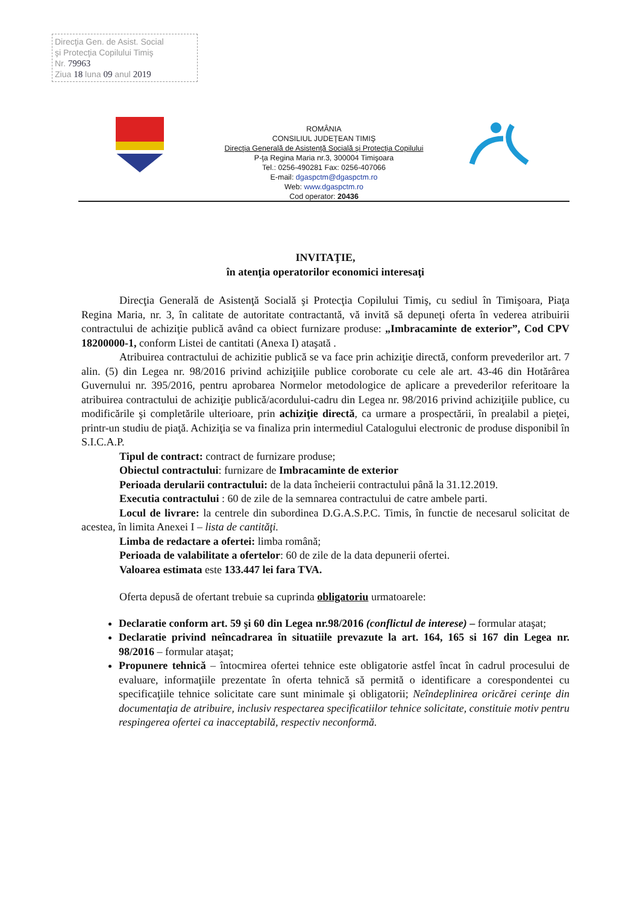Direcţia Gen. de Asist. Social
şi Protecţia Copilului Timiş
Nr. 79963
Ziua 18 luna 09 anul 2019
ROMÂNIA
CONSILIUL JUDEŢEAN TIMIŞ
Direcţia Generală de Asistenţă Socială şi Protecţia Copilului
P-ţa Regina Maria nr.3, 300004 Timişoara
Tel.: 0256-490281 Fax: 0256-407066
E-mail: dgaspctm@dgaspctm.ro
Web: www.dgaspctm.ro
Cod operator: 20436
INVITAŢIE,
în atenţia operatorilor economici interesaţi
Direcţia Generală de Asistenţă Socială şi Protecţia Copilului Timiş, cu sediul în Timişoara, Piaţa Regina Maria, nr. 3, în calitate de autoritate contractantă, vă invită să depuneţi oferta în vederea atribuirii contractului de achiziţie publică având ca obiect furnizare produse: „Imbracaminte de exterior”, Cod CPV 18200000-1, conform Listei de cantitati (Anexa I) ataşată .
Atribuirea contractului de achizitie publică se va face prin achiziţie directă, conform prevederilor art. 7 alin. (5) din Legea nr. 98/2016 privind achiziţiile publice coroborate cu cele ale art. 43-46 din Hotărârea Guvernului nr. 395/2016, pentru aprobarea Normelor metodologice de aplicare a prevederilor referitoare la atribuirea contractului de achiziţie publică/acordului-cadru din Legea nr. 98/2016 privind achiziţiile publice, cu modificările şi completările ulterioare, prin achiziţie directă, ca urmare a prospectării, în prealabil a pieţei, printr-un studiu de piaţă. Achiziţia se va finaliza prin intermediul Catalogului electronic de produse disponibil în S.I.C.A.P.
Tipul de contract: contract de furnizare produse;
Obiectul contractului: furnizare de Imbracaminte de exterior
Perioada derularii contractului: de la data încheierii contractului până la 31.12.2019.
Executia contractului : 60 de zile de la semnarea contractului de catre ambele parti.
Locul de livrare: la centrele din subordinea D.G.A.S.P.C. Timis, în functie de necesarul solicitat de acestea, în limita Anexei I – lista de cantităţi.
Limba de redactare a ofertei: limba română;
Perioada de valabilitate a ofertelor: 60 de zile de la data depunerii ofertei.
Valoarea estimata este 133.447 lei fara TVA.
Oferta depusă de ofertant trebuie sa cuprinda obligatoriu urmatoarele:
Declaratie conform art. 59 şi 60 din Legea nr.98/2016 (conflictul de interese) – formular ataşat;
Declaratie privind neîncadrarea în situatiile prevazute la art. 164, 165 si 167 din Legea nr. 98/2016 – formular ataşat;
Propunere tehnică – întocmirea ofertei tehnice este obligatorie astfel încat în cadrul procesului de evaluare, informaţiile prezentate în oferta tehnică să permită o identificare a corespondentei cu specificaţiile tehnice solicitate care sunt minimale şi obligatorii; Neîndeplinirea oricărei cerinţe din documentaţia de atribuire, inclusiv respectarea specificatiilor tehnice solicitate, constituie motiv pentru respingerea ofertei ca inacceptabilă, respectiv neconformă.